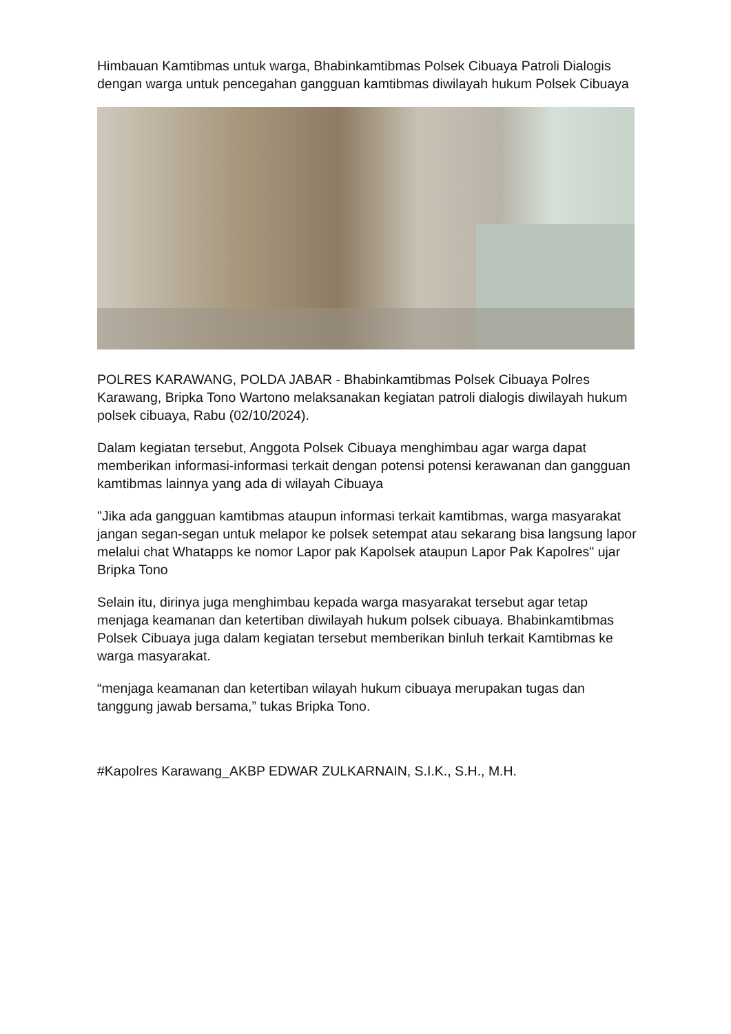Himbauan Kamtibmas untuk warga, Bhabinkamtibmas Polsek Cibuaya Patroli Dialogis dengan warga untuk pencegahan gangguan kamtibmas diwilayah hukum Polsek Cibuaya
POLRES KARAWANG, POLDA JABAR - Bhabinkamtibmas Polsek Cibuaya Polres Karawang, Bripka Tono Wartono melaksanakan kegiatan patroli dialogis diwilayah hukum polsek cibuaya, Rabu (02/10/2024).
Dalam kegiatan tersebut, Anggota Polsek Cibuaya menghimbau agar warga dapat memberikan informasi-informasi terkait dengan potensi potensi kerawanan dan gangguan kamtibmas lainnya yang ada di wilayah Cibuaya
"Jika ada gangguan kamtibmas ataupun informasi terkait kamtibmas, warga masyarakat jangan segan-segan untuk melapor ke polsek setempat atau sekarang bisa langsung lapor melalui chat Whatapps ke nomor Lapor pak Kapolsek ataupun Lapor Pak Kapolres" ujar Bripka Tono
Selain itu, dirinya juga menghimbau kepada warga masyarakat tersebut agar tetap menjaga keamanan dan ketertiban diwilayah hukum polsek cibuaya. Bhabinkamtibmas Polsek Cibuaya juga dalam kegiatan tersebut memberikan binluh terkait Kamtibmas ke warga masyarakat.
“menjaga keamanan dan ketertiban wilayah hukum cibuaya merupakan tugas dan tanggung jawab bersama,” tukas Bripka Tono.
#Kapolres Karawang_AKBP EDWAR ZULKARNAIN, S.I.K., S.H., M.H.